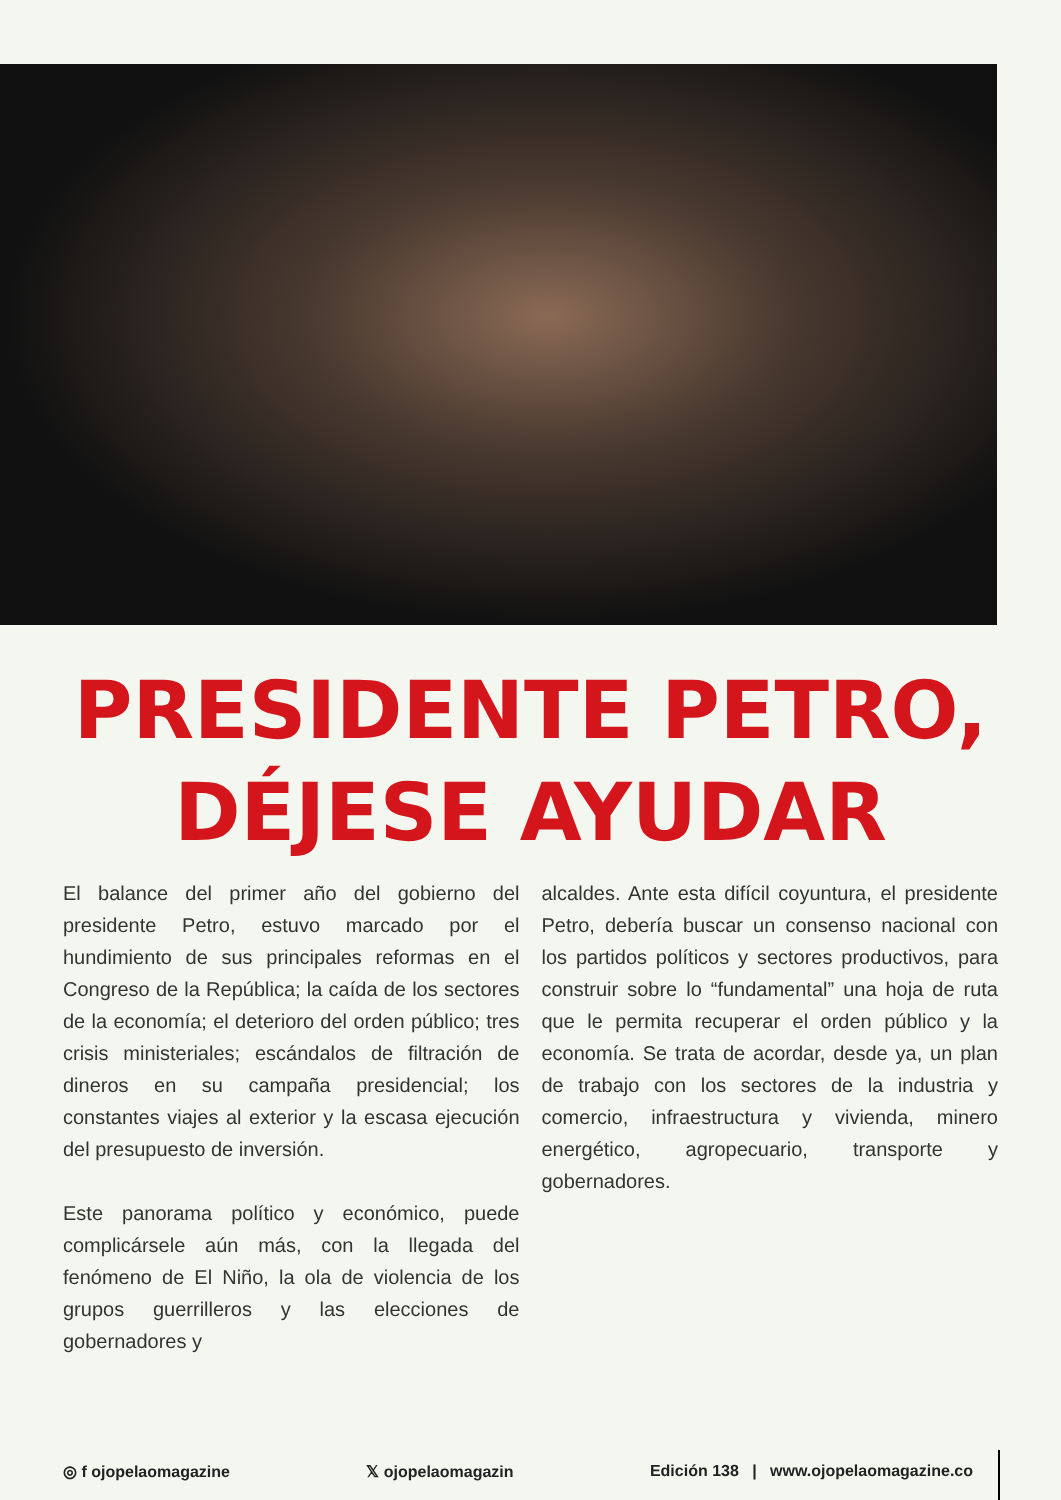PRESIDENTE PETRO,
DÉJESE AYUDAR
El balance del primer año del gobierno del presidente Petro, estuvo marcado por el hundimiento de sus principales reformas en el Congreso de la República; la caída de los sectores de la economía; el deterioro del orden público; tres crisis ministeriales; escándalos de filtración de dineros en su campaña presidencial; los constantes viajes al exterior y la escasa ejecución del presupuesto de inversión.
Este panorama político y económico, puede complicársele aún más, con la llegada del fenómeno de El Niño, la ola de violencia de los grupos guerrilleros y las elecciones de gobernadores y
alcaldes. Ante esta difícil coyuntura, el presidente Petro, debería buscar un consenso nacional con los partidos políticos y sectores productivos, para construir sobre lo “fundamental” una hoja de ruta que le permita recuperar el orden público y la economía. Se trata de acordar, desde ya, un plan de trabajo con los sectores de la industria y comercio, infraestructura y vivienda, minero energético, agropecuario, transporte y gobernadores.
◎ f ojopelaomagazine 𝕏 ojopelaomagazin Edición 138 | www.ojopelaomagazine.co